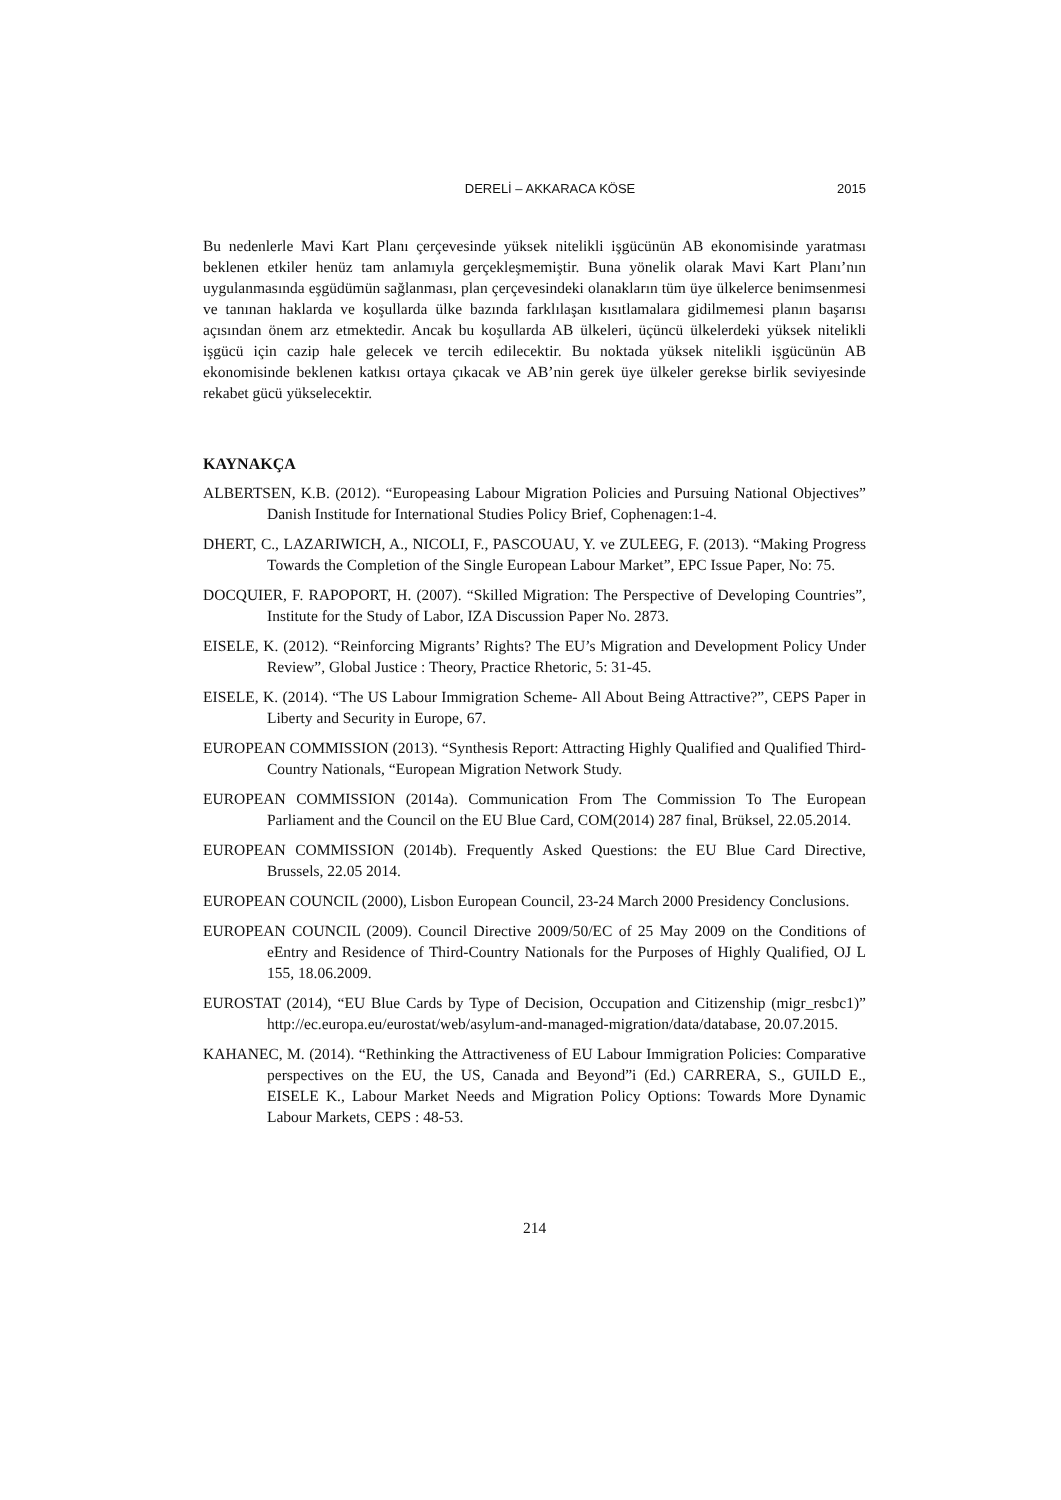DERELİ – AKKARACA KÖSE 2015
Bu nedenlerle Mavi Kart Planı çerçevesinde yüksek nitelikli işgücünün AB ekonomisinde yaratması beklenen etkiler henüz tam anlamıyla gerçekleşmemiştir. Buna yönelik olarak Mavi Kart Planı’nın uygulanmasında eşgüdümün sağlanması, plan çerçevesindeki olanakların tüm üye ülkelerce benimsenmesi ve tanınan haklarda ve koşullarda ülke bazında farklılaşan kısıtlamalara gidilmemesi planın başarısı açısından önem arz etmektedir. Ancak bu koşullarda AB ülkeleri, üçüncü ülkelerdeki yüksek nitelikli işgücü için cazip hale gelecek ve tercih edilecektir. Bu noktada yüksek nitelikli işgücünün AB ekonomisinde beklenen katkısı ortaya çıkacak ve AB’nin gerek üye ülkeler gerekse birlik seviyesinde rekabet gücü yükselecektir.
KAYNAKÇA
ALBERTSEN, K.B. (2012). “Europeasing Labour Migration Policies and Pursuing National Objectives” Danish Institude for International Studies Policy Brief, Cophenagen:1-4.
DHERT, C., LAZARIWICH, A., NICOLI, F., PASCOUAU, Y. ve ZULEEG, F. (2013). “Making Progress Towards the Completion of the Single European Labour Market”, EPC Issue Paper, No: 75.
DOCQUIER, F. RAPOPORT, H. (2007). “Skilled Migration: The Perspective of Developing Countries”, Institute for the Study of Labor, IZA Discussion Paper No. 2873.
EISELE, K. (2012). “Reinforcing Migrants’ Rights? The EU’s Migration and Development Policy Under Review”, Global Justice : Theory, Practice Rhetoric, 5: 31-45.
EISELE, K. (2014). “The US Labour Immigration Scheme- All About Being Attractive?”, CEPS Paper in Liberty and Security in Europe, 67.
EUROPEAN COMMISSION (2013). “Synthesis Report: Attracting Highly Qualified and Qualified Third-Country Nationals, “European Migration Network Study.
EUROPEAN COMMISSION (2014a). Communication From The Commission To The European Parliament and the Council on the EU Blue Card, COM(2014) 287 final, Brüksel, 22.05.2014.
EUROPEAN COMMISSION (2014b). Frequently Asked Questions: the EU Blue Card Directive, Brussels, 22.05 2014.
EUROPEAN COUNCIL (2000), Lisbon European Council, 23-24 March 2000 Presidency Conclusions.
EUROPEAN COUNCIL (2009). Council Directive 2009/50/EC of 25 May 2009 on the Conditions of eEntry and Residence of Third-Country Nationals for the Purposes of Highly Qualified, OJ L 155, 18.06.2009.
EUROSTAT (2014), “EU Blue Cards by Type of Decision, Occupation and Citizenship (migr_resbc1)” http://ec.europa.eu/eurostat/web/asylum-and-managed-migration/data/database, 20.07.2015.
KAHANEC, M. (2014). “Rethinking the Attractiveness of EU Labour Immigration Policies: Comparative perspectives on the EU, the US, Canada and Beyond”i (Ed.) CARRERA, S., GUILD E., EISELE K., Labour Market Needs and Migration Policy Options: Towards More Dynamic Labour Markets, CEPS : 48-53.
214